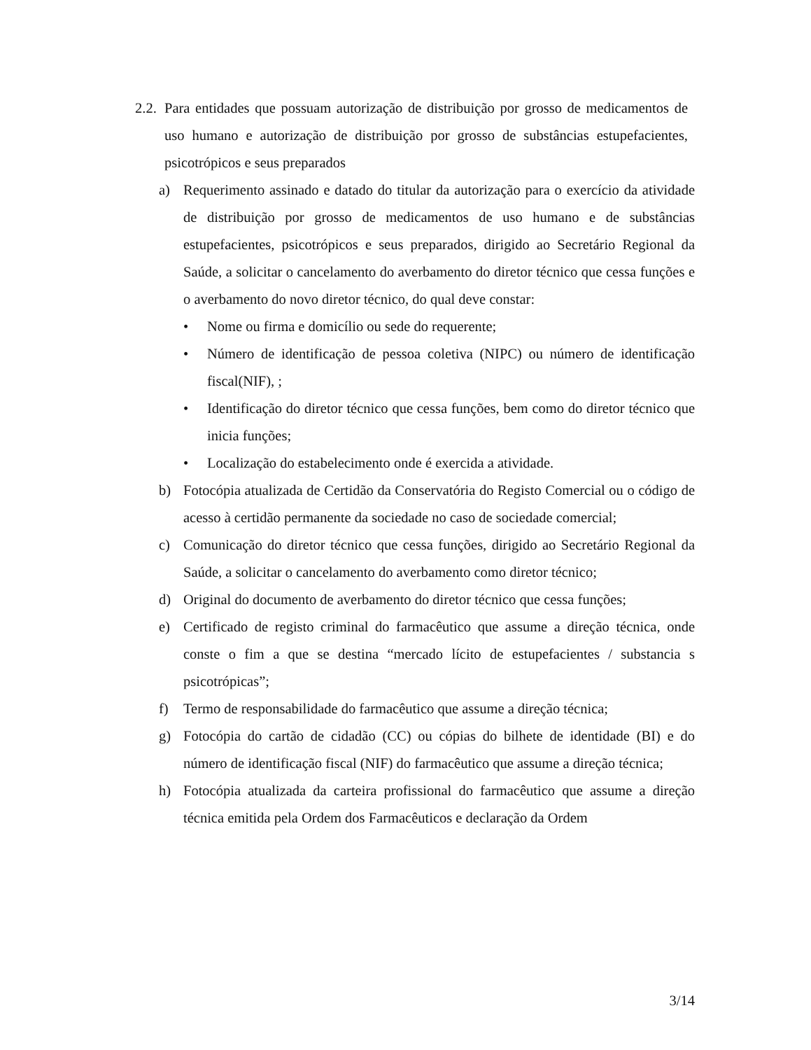2.2.
Para entidades que possuam autorização de distribuição por grosso de medicamentos de uso humano e autorização de distribuição por grosso de substâncias estupefacientes, psicotrópicos e seus preparados
a) Requerimento assinado e datado do titular da autorização para o exercício da atividade de distribuição por grosso de medicamentos de uso humano e de substâncias estupefacientes, psicotrópicos e seus preparados, dirigido ao Secretário Regional da Saúde, a solicitar o cancelamento do averbamento do diretor técnico que cessa funções e o averbamento do novo diretor técnico, do qual deve constar:
• Nome ou firma e domicílio ou sede do requerente;
• Número de identificação de pessoa coletiva (NIPC) ou número de identificação fiscal(NIF), ;
• Identificação do diretor técnico que cessa funções, bem como do diretor técnico que inicia funções;
• Localização do estabelecimento onde é exercida a atividade.
b) Fotocópia atualizada de Certidão da Conservatória do Registo Comercial ou o código de acesso à certidão permanente da sociedade no caso de sociedade comercial;
c) Comunicação do diretor técnico que cessa funções, dirigido ao Secretário Regional da Saúde, a solicitar o cancelamento do averbamento como diretor técnico;
d) Original do documento de averbamento do diretor técnico que cessa funções;
e) Certificado de registo criminal do farmacêutico que assume a direção técnica, onde conste o fim a que se destina “mercado lícito de estupefacientes / substancia s psicotrópicas”;
f) Termo de responsabilidade do farmacêutico que assume a direção técnica;
g) Fotocópia do cartão de cidadão (CC) ou cópias do bilhete de identidade (BI) e do número de identificação fiscal (NIF) do farmacêutico que assume a direção técnica;
h) Fotocópia atualizada da carteira profissional do farmacêutico que assume a direção técnica emitida pela Ordem dos Farmacêuticos e declaração da Ordem
3/14